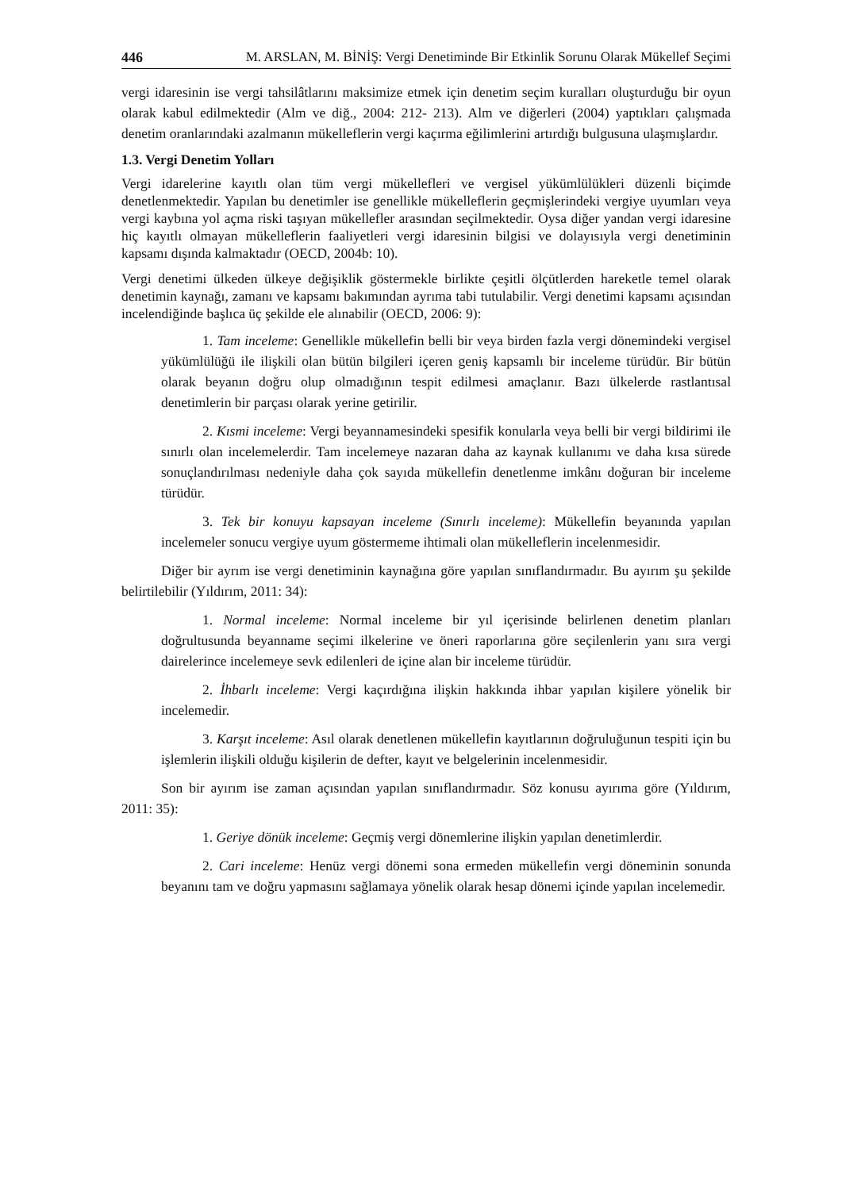446 M. ARSLAN, M. BİNİŞ: Vergi Denetiminde Bir Etkinlik Sorunu Olarak Mükellef Seçimi
vergi idaresinin ise vergi tahsilâtlarını maksimize etmek için denetim seçim kuralları oluşturduğu bir oyun olarak kabul edilmektedir (Alm ve diğ., 2004: 212- 213). Alm ve diğerleri (2004) yaptıkları çalışmada denetim oranlarındaki azalmanın mükelleflerin vergi kaçırma eğilimlerini artırdığı bulgusuna ulaşmışlardır.
1.3. Vergi Denetim Yolları
Vergi idarelerine kayıtlı olan tüm vergi mükellefleri ve vergisel yükümlülükleri düzenli biçimde denetlenmektedir. Yapılan bu denetimler ise genellikle mükelleflerin geçmişlerindeki vergiye uyumları veya vergi kaybına yol açma riski taşıyan mükellefler arasından seçilmektedir. Oysa diğer yandan vergi idaresine hiç kayıtlı olmayan mükelleflerin faaliyetleri vergi idaresinin bilgisi ve dolayısıyla vergi denetiminin kapsamı dışında kalmaktadır (OECD, 2004b: 10).
Vergi denetimi ülkeden ülkeye değişiklik göstermekle birlikte çeşitli ölçütlerden hareketle temel olarak denetimin kaynağı, zamanı ve kapsamı bakımından ayrıma tabi tutulabilir. Vergi denetimi kapsamı açısından incelendiğinde başlıca üç şekilde ele alınabilir (OECD, 2006: 9):
1. Tam inceleme: Genellikle mükellefin belli bir veya birden fazla vergi dönemindeki vergisel yükümlülüğü ile ilişkili olan bütün bilgileri içeren geniş kapsamlı bir inceleme türüdür. Bir bütün olarak beyanın doğru olup olmadığının tespit edilmesi amaçlanır. Bazı ülkelerde rastlantısal denetimlerin bir parçası olarak yerine getirilir.
2. Kısmi inceleme: Vergi beyannamesindeki spesifik konularla veya belli bir vergi bildirimi ile sınırlı olan incelemelerdir. Tam incelemeye nazaran daha az kaynak kullanımı ve daha kısa sürede sonuçlandırılması nedeniyle daha çok sayıda mükellefin denetlenme imkânı doğuran bir inceleme türüdür.
3. Tek bir konuyu kapsayan inceleme (Sınırlı inceleme): Mükellefin beyanında yapılan incelemeler sonucu vergiye uyum göstermeme ihtimali olan mükelleflerin incelenmesidir.
Diğer bir ayrım ise vergi denetiminin kaynağına göre yapılan sınıflandırmadır. Bu ayırım şu şekilde belirtilebilir (Yıldırım, 2011: 34):
1. Normal inceleme: Normal inceleme bir yıl içerisinde belirlenen denetim planları doğrultusunda beyanname seçimi ilkelerine ve öneri raporlarına göre seçilenlerin yanı sıra vergi dairelerince incelemeye sevk edilenleri de içine alan bir inceleme türüdür.
2. İhbarlı inceleme: Vergi kaçırdığına ilişkin hakkında ihbar yapılan kişilere yönelik bir incelemedir.
3. Karşıt inceleme: Asıl olarak denetlenen mükellefin kayıtlarının doğruluğunun tespiti için bu işlemlerin ilişkili olduğu kişilerin de defter, kayıt ve belgelerinin incelenmesidir.
Son bir ayırım ise zaman açısından yapılan sınıflandırmadır. Söz konusu ayırıma göre (Yıldırım, 2011: 35):
1. Geriye dönük inceleme: Geçmiş vergi dönemlerine ilişkin yapılan denetimlerdir.
2. Cari inceleme: Henüz vergi dönemi sona ermeden mükellefin vergi döneminin sonunda beyanını tam ve doğru yapmasını sağlamaya yönelik olarak hesap dönemi içinde yapılan incelemedir.